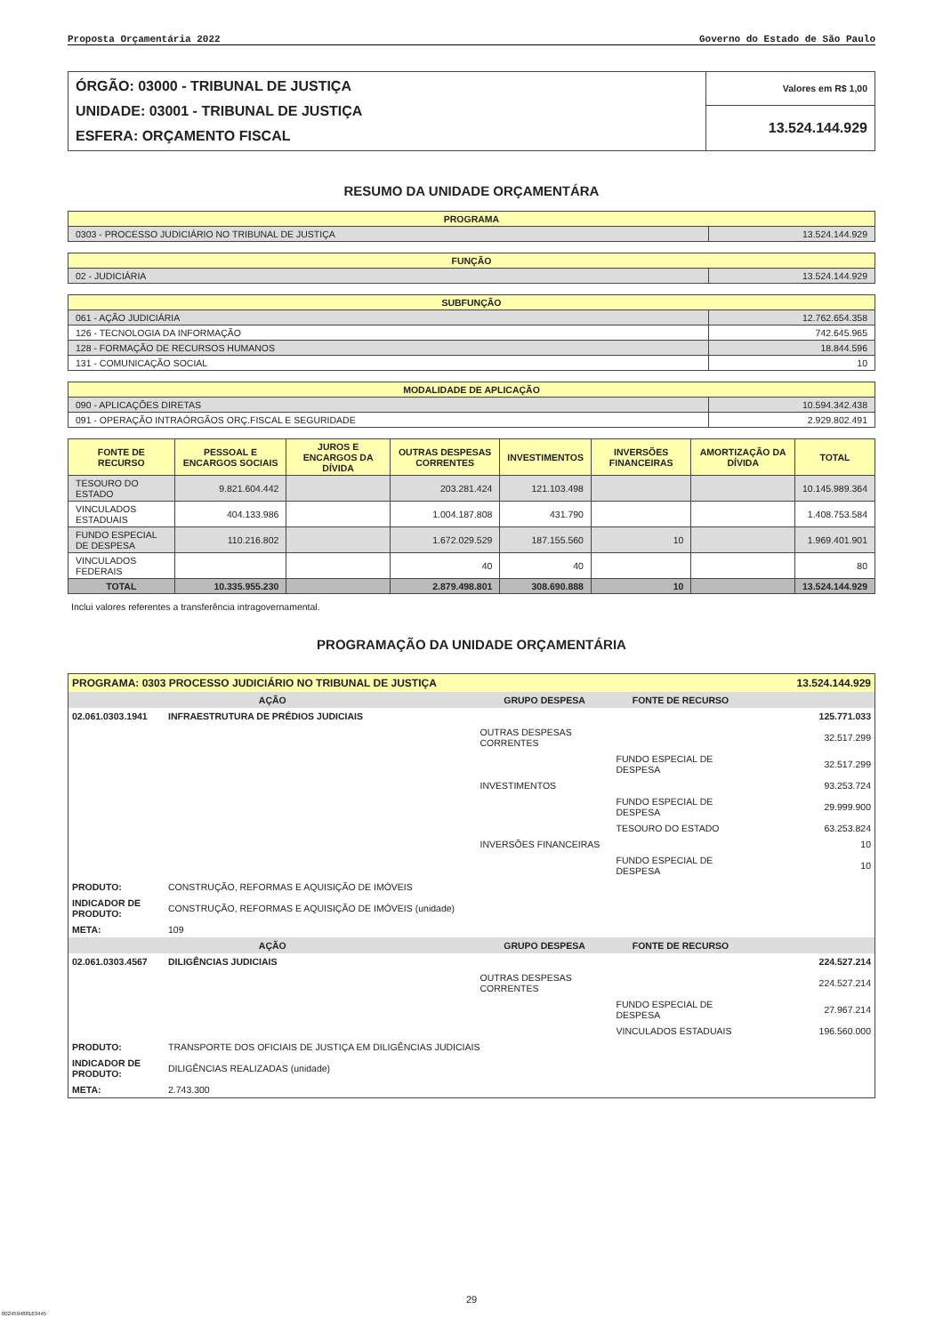Proposta Orçamentária 2022 Governo do Estado de São Paulo
| ÓRGÃO: 03000 - TRIBUNAL DE JUSTIÇA UNIDADE: 03001 - TRIBUNAL DE JUSTIÇA ESFERA: ORÇAMENTO FISCAL | Valores em R$ 1,00 |
| | 13.524.144.929 |
RESUMO DA UNIDADE ORÇAMENTÁRA
| PROGRAMA | |
| 0303 - PROCESSO JUDICIÁRIO NO TRIBUNAL DE JUSTIÇA | 13.524.144.929 |
| FUNÇÃO | |
| 02 - JUDICIÁRIA | 13.524.144.929 |
| SUBFUNÇÃO | |
| 061 - AÇÃO JUDICIÁRIA | 12.762.654.358 |
| 126 - TECNOLOGIA DA INFORMAÇÃO | 742.645.965 |
| 128 - FORMAÇÃO DE RECURSOS HUMANOS | 18.844.596 |
| 131 - COMUNICAÇÃO SOCIAL | 10 |
| MODALIDADE DE APLICAÇÃO | |
| 090 - APLICAÇÕES DIRETAS | 10.594.342.438 |
| 091 - OPERAÇÃO INTRAÓRGÃOS ORÇ.FISCAL E SEGURIDADE | 2.929.802.491 |
| FONTE DE RECURSO | PESSOAL E ENCARGOS SOCIAIS | JUROS E ENCARGOS DA DÍVIDA | OUTRAS DESPESAS CORRENTES | INVESTIMENTOS | INVERSÕES FINANCEIRAS | AMORTIZAÇÃO DA DÍVIDA | TOTAL |
| --- | --- | --- | --- | --- | --- | --- | --- |
| TESOURO DO ESTADO | 9.821.604.442 | | 203.281.424 | 121.103.498 | | | 10.145.989.364 |
| VINCULADOS ESTADUAIS | 404.133.986 | | 1.004.187.808 | 431.790 | | | 1.408.753.584 |
| FUNDO ESPECIAL DE DESPESA | 110.216.802 | | 1.672.029.529 | 187.155.560 | 10 | | 1.969.401.901 |
| VINCULADOS FEDERAIS | | | 40 | 40 | | | 80 |
| TOTAL | 10.335.955.230 | | 2.879.498.801 | 308.690.888 | 10 | | 13.524.144.929 |
Inclui valores referentes a transferência intragovernamental.
PROGRAMAÇÃO DA UNIDADE ORÇAMENTÁRIA
| PROGRAMA: 0303 PROCESSO JUDICIÁRIO NO TRIBUNAL DE JUSTIÇA | | | | 13.524.144.929 |
| AÇÃO | | GRUPO DESPESA | FONTE DE RECURSO | |
| 02.061.0303.1941 | INFRAESTRUTURA DE PRÉDIOS JUDICIAIS | | | 125.771.033 |
| | | OUTRAS DESPESAS CORRENTES | | 32.517.299 |
| | | | FUNDO ESPECIAL DE DESPESA | 32.517.299 |
| | | INVESTIMENTOS | | 93.253.724 |
| | | | FUNDO ESPECIAL DE DESPESA | 29.999.900 |
| | | | TESOURO DO ESTADO | 63.253.824 |
| | | INVERSÕES FINANCEIRAS | | 10 |
| | | | FUNDO ESPECIAL DE DESPESA | 10 |
| PRODUTO: | CONSTRUÇÃO, REFORMAS E AQUISIÇÃO DE IMÓVEIS | | | |
| INDICADOR DE PRODUTO: | CONSTRUÇÃO, REFORMAS E AQUISIÇÃO DE IMÓVEIS (unidade) | | | |
| META: | 109 | | | |
| AÇÃO | | GRUPO DESPESA | FONTE DE RECURSO | |
| 02.061.0303.4567 | DILIGÊNCIAS JUDICIAIS | | | 224.527.214 |
| | | OUTRAS DESPESAS CORRENTES | | 224.527.214 |
| | | | FUNDO ESPECIAL DE DESPESA | 27.967.214 |
| | | | VINCULADOS ESTADUAIS | 196.560.000 |
| PRODUTO: | TRANSPORTE DOS OFICIAIS DE JUSTIÇA EM DILIGÊNCIAS JUDICIAIS | | | |
| INDICADOR DE PRODUTO: | DILIGÊNCIAS REALIZADAS (unidade) | | | |
| META: | 2.743.300 | | | |
29
002459488163445